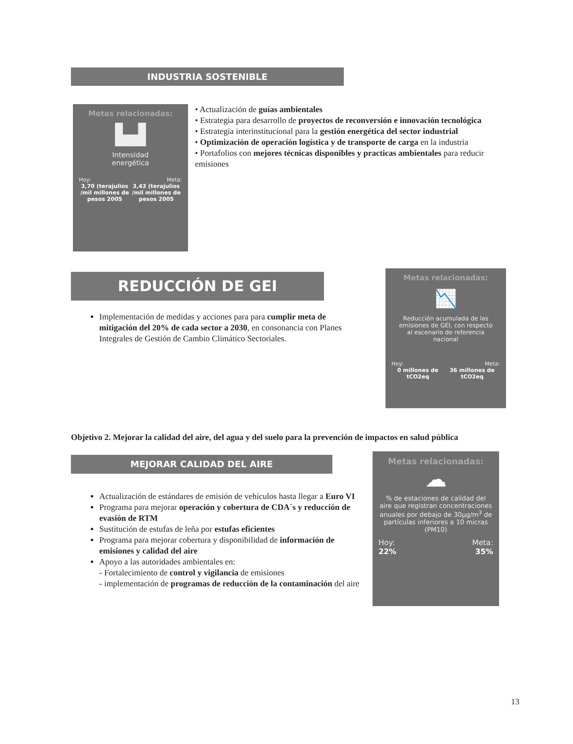INDUSTRIA SOSTENIBLE
Metas relacionadas:
▙▟
Intensidad
energética
Hoy: Meta:
3,70 (terajulios /mil millones de pesos 2005 3,43 (terajulios /mil millones de pesos 2005
• Actualización de guías ambientales
• Estrategia para desarrollo de proyectos de reconversión e innovación tecnológica
• Estrategia interinstitucional para la gestión energética del sector industrial
• Optimización de operación logística y de transporte de carga en la industria
• Portafolios con mejores técnicas disponibles y practicas ambientales para reducir emisiones
REDUCCIÓN DE GEI
Implementación de medidas y acciones para para cumplir meta de mitigación del 20% de cada sector a 2030, en consonancia con Planes Integrales de Gestión de Cambio Climático Sectoriales.
Metas relacionadas:
📉
Reducción acumulada de las emisiones de GEI, con respecto al escenario de referencia nacional
Hoy: Meta:
0 millones de tCO2eq 36 millones de tCO2eq
Objetivo 2. Mejorar la calidad del aire, del agua y del suelo para la prevención de impactos en salud pública
MEJORAR CALIDAD DEL AIRE
Actualización de estándares de emisión de vehículos hasta llegar a Euro VI
Programa para mejorar operación y cobertura de CDA´s y reducción de evasión de RTM
Sustitución de estufas de leña por estufas eficientes
Programa para mejorar cobertura y disponibilidad de información de emisiones y calidad del aire
Apoyo a las autoridades ambientales en:
- Fortalecimiento de control y vigilancia de emisiones
- implementación de programas de reducción de la contaminación del aire
Metas relacionadas:
☁
% de estaciones de calidad del aire que registran concentraciones anuales por debajo de 30µg/m<sup>3</sup> de partículas inferiores a 10 micras (PM10)
Hoy: Meta:
22% 35%
13